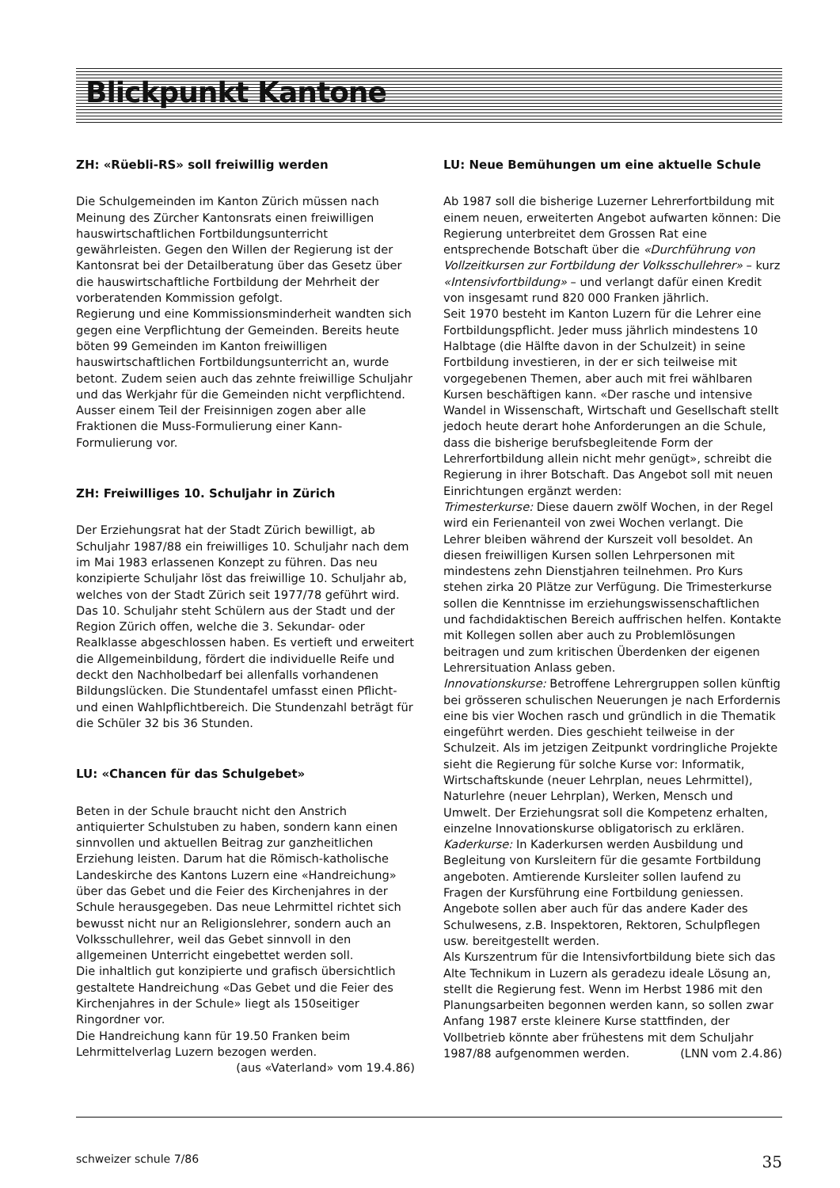Blickpunkt Kantone
ZH: «Rüebli-RS» soll freiwillig werden
Die Schulgemeinden im Kanton Zürich müssen nach Meinung des Zürcher Kantonsrats einen freiwilligen hauswirtschaftlichen Fortbildungsunterricht gewährleisten. Gegen den Willen der Regierung ist der Kantonsrat bei der Detailberatung über das Gesetz über die hauswirtschaftliche Fortbildung der Mehrheit der vorberatenden Kommission gefolgt.
Regierung und eine Kommissionsminderheit wandten sich gegen eine Verpflichtung der Gemeinden. Bereits heute böten 99 Gemeinden im Kanton freiwilligen hauswirtschaftlichen Fortbildungsunterricht an, wurde betont. Zudem seien auch das zehnte freiwillige Schuljahr und das Werkjahr für die Gemeinden nicht verpflichtend. Ausser einem Teil der Freisinnigen zogen aber alle Fraktionen die Muss-Formulierung einer Kann-Formulierung vor.
ZH: Freiwilliges 10. Schuljahr in Zürich
Der Erziehungsrat hat der Stadt Zürich bewilligt, ab Schuljahr 1987/88 ein freiwilliges 10. Schuljahr nach dem im Mai 1983 erlassenen Konzept zu führen. Das neu konzipierte Schuljahr löst das freiwillige 10. Schuljahr ab, welches von der Stadt Zürich seit 1977/78 geführt wird. Das 10. Schuljahr steht Schülern aus der Stadt und der Region Zürich offen, welche die 3. Sekundar- oder Realklasse abgeschlossen haben. Es vertieft und erweitert die Allgemeinbildung, fördert die individuelle Reife und deckt den Nachholbedarf bei allenfalls vorhandenen Bildungslücken. Die Stundentafel umfasst einen Pflicht- und einen Wahlpflichtbereich. Die Stundenzahl beträgt für die Schüler 32 bis 36 Stunden.
LU: «Chancen für das Schulgebet»
Beten in der Schule braucht nicht den Anstrich antiquierter Schulstuben zu haben, sondern kann einen sinnvollen und aktuellen Beitrag zur ganzheitlichen Erziehung leisten. Darum hat die Römisch-katholische Landeskirche des Kantons Luzern eine «Handreichung» über das Gebet und die Feier des Kirchenjahres in der Schule herausgegeben. Das neue Lehrmittel richtet sich bewusst nicht nur an Religionslehrer, sondern auch an Volksschullehrer, weil das Gebet sinnvoll in den allgemeinen Unterricht eingebettet werden soll.
Die inhaltlich gut konzipierte und grafisch übersichtlich gestaltete Handreichung «Das Gebet und die Feier des Kirchenjahres in der Schule» liegt als 150seitiger Ringordner vor.
Die Handreichung kann für 19.50 Franken beim Lehrmittelverlag Luzern bezogen werden.
(aus «Vaterland» vom 19.4.86)
LU: Neue Bemühungen um eine aktuelle Schule
Ab 1987 soll die bisherige Luzerner Lehrerfortbildung mit einem neuen, erweiterten Angebot aufwarten können: Die Regierung unterbreitet dem Grossen Rat eine entsprechende Botschaft über die «Durchführung von Vollzeitkursen zur Fortbildung der Volksschullehrer» – kurz «Intensivfortbildung» – und verlangt dafür einen Kredit von insgesamt rund 820 000 Franken jährlich.
Seit 1970 besteht im Kanton Luzern für die Lehrer eine Fortbildungspflicht. Jeder muss jährlich mindestens 10 Halbtage (die Hälfte davon in der Schulzeit) in seine Fortbildung investieren, in der er sich teilweise mit vorgegebenen Themen, aber auch mit frei wählbaren Kursen beschäftigen kann. «Der rasche und intensive Wandel in Wissenschaft, Wirtschaft und Gesellschaft stellt jedoch heute derart hohe Anforderungen an die Schule, dass die bisherige berufsbegleitende Form der Lehrerfortbildung allein nicht mehr genügt», schreibt die Regierung in ihrer Botschaft. Das Angebot soll mit neuen Einrichtungen ergänzt werden:
Trimesterkurse: Diese dauern zwölf Wochen, in der Regel wird ein Ferienanteil von zwei Wochen verlangt. Die Lehrer bleiben während der Kurszeit voll besoldet. An diesen freiwilligen Kursen sollen Lehrpersonen mit mindestens zehn Dienstjahren teilnehmen. Pro Kurs stehen zirka 20 Plätze zur Verfügung. Die Trimesterkurse sollen die Kenntnisse im erziehungswissenschaftlichen und fachdidaktischen Bereich auffrischen helfen. Kontakte mit Kollegen sollen aber auch zu Problemlösungen beitragen und zum kritischen Überdenken der eigenen Lehrersituation Anlass geben.
Innovationskurse: Betroffene Lehrergruppen sollen künftig bei grösseren schulischen Neuerungen je nach Erfordernis eine bis vier Wochen rasch und gründlich in die Thematik eingeführt werden. Dies geschieht teilweise in der Schulzeit. Als im jetzigen Zeitpunkt vordringliche Projekte sieht die Regierung für solche Kurse vor: Informatik, Wirtschaftskunde (neuer Lehrplan, neues Lehrmittel), Naturlehre (neuer Lehrplan), Werken, Mensch und Umwelt. Der Erziehungsrat soll die Kompetenz erhalten, einzelne Innovationskurse obligatorisch zu erklären.
Kaderkurse: In Kaderkursen werden Ausbildung und Begleitung von Kursleitern für die gesamte Fortbildung angeboten. Amtierende Kursleiter sollen laufend zu Fragen der Kursführung eine Fortbildung geniessen. Angebote sollen aber auch für das andere Kader des Schulwesens, z.B. Inspektoren, Rektoren, Schulpflegen usw. bereitgestellt werden.
Als Kurszentrum für die Intensivfortbildung biete sich das Alte Technikum in Luzern als geradezu ideale Lösung an, stellt die Regierung fest. Wenn im Herbst 1986 mit den Planungsarbeiten begonnen werden kann, so sollen zwar Anfang 1987 erste kleinere Kurse stattfinden, der Vollbetrieb könnte aber frühestens mit dem Schuljahr 1987/88 aufgenommen werden. (LNN vom 2.4.86)
schweizer schule 7/86 35